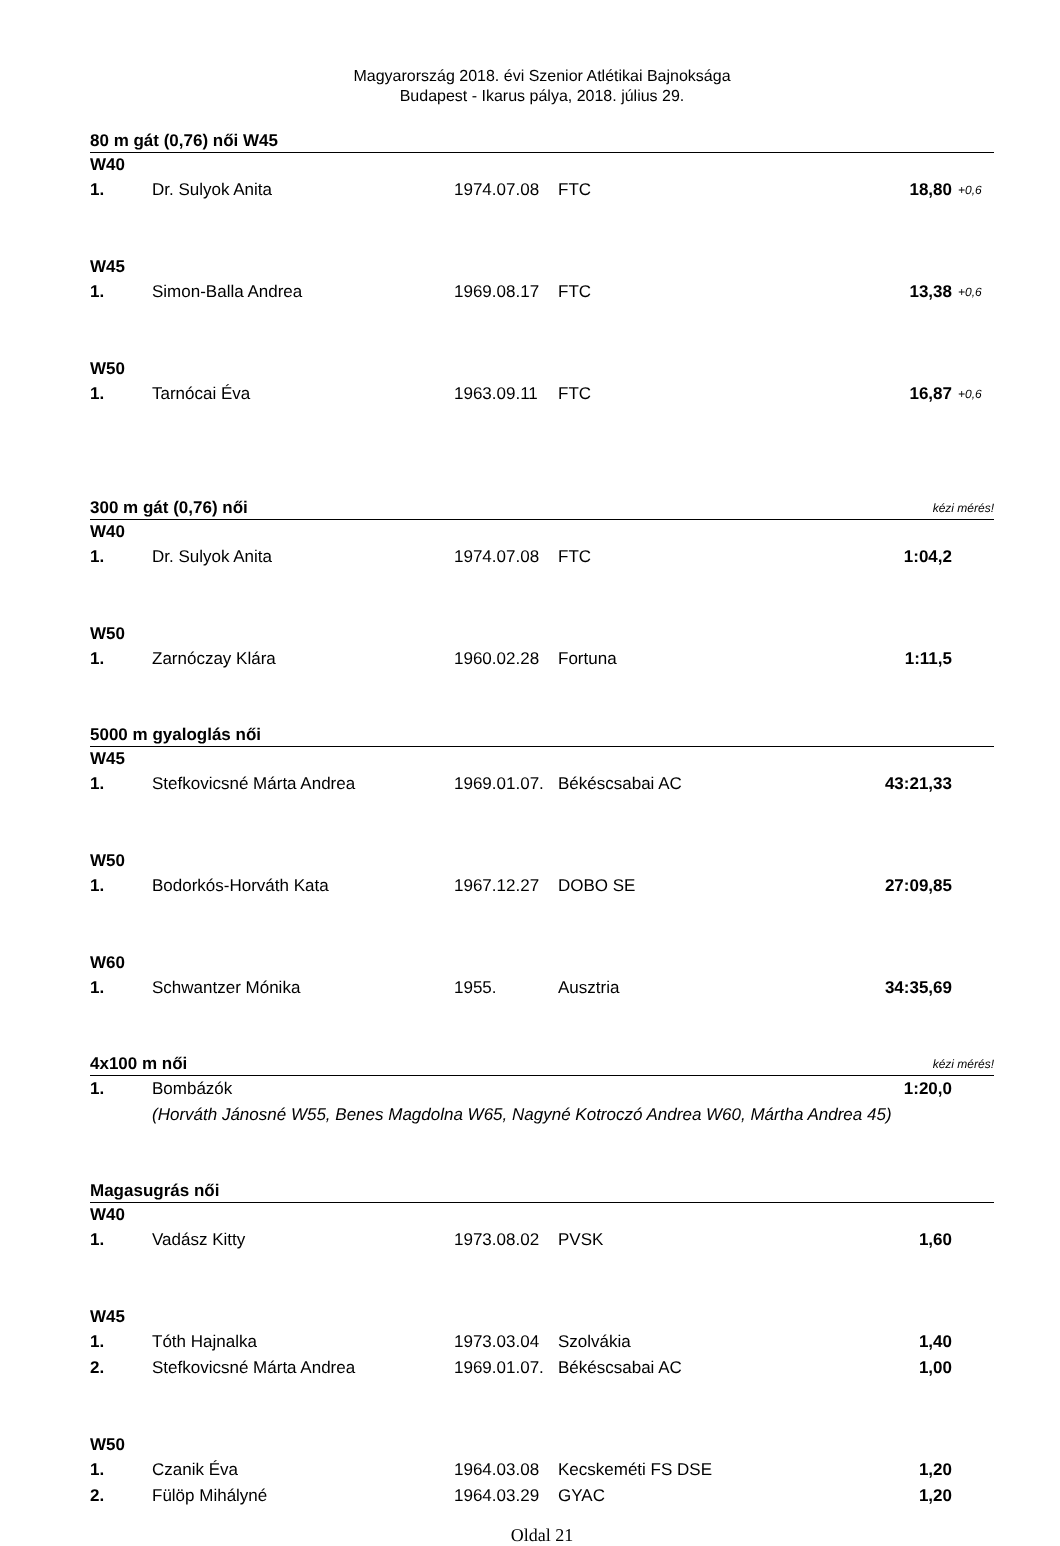Magyarország 2018. évi Szenior Atlétikai Bajnoksága
Budapest - Ikarus pálya, 2018. július 29.
| 80 m gát (0,76) női W45 | | | | | |
| W40 | | | | | |
| 1. | Dr. Sulyok Anita | 1974.07.08 | FTC | 18,80 | +0,6 |
| W45 | | | | | |
| 1. | Simon-Balla Andrea | 1969.08.17 | FTC | 13,38 | +0,6 |
| W50 | | | | | |
| 1. | Tarnócai Éva | 1963.09.11 | FTC | 16,87 | +0,6 |
| 300 m gát (0,76) női | | | | kézi mérés! | |
| W40 | | | | | |
| 1. | Dr. Sulyok Anita | 1974.07.08 | FTC | 1:04,2 | |
| W50 | | | | | |
| 1. | Zarnóczay Klára | 1960.02.28 | Fortuna | 1:11,5 | |
| 5000 m gyaloglás női | | | | | |
| W45 | | | | | |
| 1. | Stefkovicsné Márta Andrea | 1969.01.07. | Békéscsabai AC | 43:21,33 | |
| W50 | | | | | |
| 1. | Bodorkós-Horváth Kata | 1967.12.27 | DOBO SE | 27:09,85 | |
| W60 | | | | | |
| 1. | Schwantzer Mónika | 1955. | Ausztria | 34:35,69 | |
| 4x100 m női | | | | kézi mérés! | |
| 1. | Bombázók | | | 1:20,0 | |
| | (Horváth Jánosné W55, Benes Magdolna W65, Nagyné Kotroczó Andrea W60, Mártha Andrea 45) | | | | |
| Magasugrás női | | | | | |
| W40 | | | | | |
| 1. | Vadász Kitty | 1973.08.02 | PVSK | 1,60 | |
| W45 | | | | | |
| 1. | Tóth Hajnalka | 1973.03.04 | Szolvákia | 1,40 | |
| 2. | Stefkovicsné Márta Andrea | 1969.01.07. | Békéscsabai AC | 1,00 | |
| W50 | | | | | |
| 1. | Czanik Éva | 1964.03.08 | Kecskeméti FS DSE | 1,20 | |
| 2. | Fülöp Mihályné | 1964.03.29 | GYAC | 1,20 | |
Oldal 21